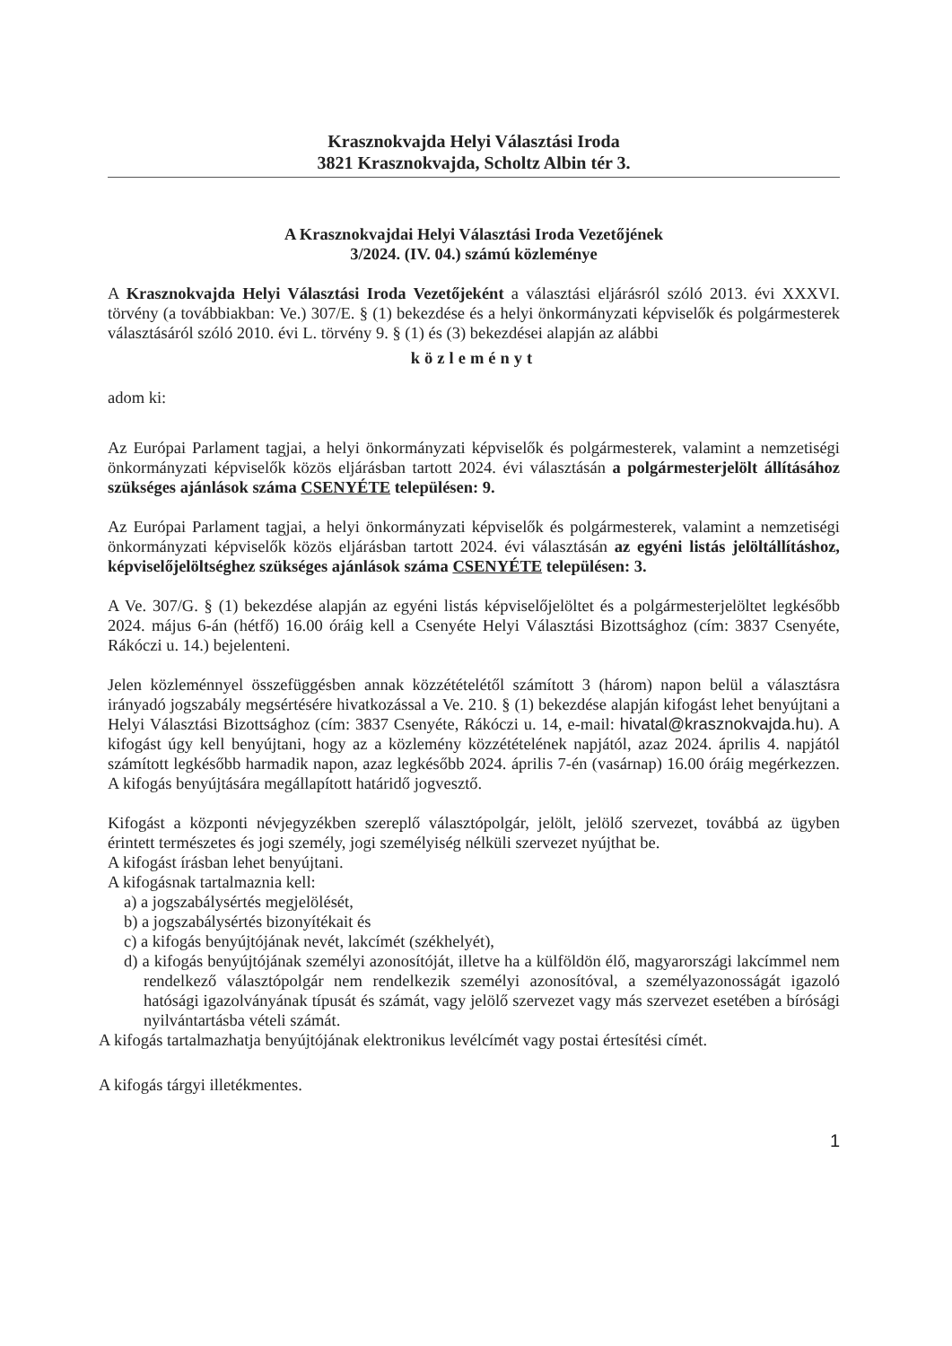Krasznokvajda Helyi Választási Iroda
3821 Krasznokvajda, Scholtz Albin tér 3.
A Krasznokvajdai Helyi Választási Iroda Vezetőjének
3/2024. (IV. 04.) számú közleménye
A Krasznokvajda Helyi Választási Iroda Vezetőjeként a választási eljárásról szóló 2013. évi XXXVI. törvény (a továbbiakban: Ve.) 307/E. § (1) bekezdése és a helyi önkormányzati képviselők és polgármesterek választásáról szóló 2010. évi L. törvény 9. § (1) és (3) bekezdései alapján az alábbi
közleményt
adom ki:
Az Európai Parlament tagjai, a helyi önkormányzati képviselők és polgármesterek, valamint a nemzetiségi önkormányzati képviselők közös eljárásban tartott 2024. évi választásán a polgármesterjelölt állításához szükséges ajánlások száma CSENYÉTE településen: 9.
Az Európai Parlament tagjai, a helyi önkormányzati képviselők és polgármesterek, valamint a nemzetiségi önkormányzati képviselők közös eljárásban tartott 2024. évi választásán az egyéni listás jelöltállításhoz, képviselőjelöltséghez szükséges ajánlások száma CSENYÉTE településen: 3.
A Ve. 307/G. § (1) bekezdése alapján az egyéni listás képviselőjelöltet és a polgármesterjelöltet legkésőbb 2024. május 6-án (hétfő) 16.00 óráig kell a Csenyéte Helyi Választási Bizottsághoz (cím: 3837 Csenyéte, Rákóczi u. 14.) bejelenteni.
Jelen közleménnyel összefüggésben annak közzétételétől számított 3 (három) napon belül a választásra irányadó jogszabály megsértésére hivatkozással a Ve. 210. § (1) bekezdése alapján kifogást lehet benyújtani a Helyi Választási Bizottsághoz (cím: 3837 Csenyéte, Rákóczi u. 14, e-mail: hivatal@krasznokvajda.hu). A kifogást úgy kell benyújtani, hogy az a közlemény közzétételének napjától, azaz 2024. április 4. napjától számított legkésőbb harmadik napon, azaz legkésőbb 2024. április 7-én (vasárnap) 16.00 óráig megérkezzen. A kifogás benyújtására megállapított határidő jogvesztő.
Kifogást a központi névjegyzékben szereplő választópolgár, jelölt, jelölő szervezet, továbbá az ügyben érintett természetes és jogi személy, jogi személyiség nélküli szervezet nyújthat be.
A kifogást írásban lehet benyújtani.
A kifogásnak tartalmaznia kell:
a) a jogszabálysértés megjelölését,
b) a jogszabálysértés bizonyítékait és
c) a kifogás benyújtójának nevét, lakcímét (székhelyét),
d) a kifogás benyújtójának személyi azonosítóját, illetve ha a külföldön élő, magyarországi lakcímmel nem rendelkező választópolgár nem rendelkezik személyi azonosítóval, a személyazonosságát igazoló hatósági igazolványának típusát és számát, vagy jelölő szervezet vagy más szervezet esetében a bírósági nyilvántartásba vételi számát.
A kifogás tartalmazhatja benyújtójának elektronikus levélcímét vagy postai értesítési címét.
A kifogás tárgyi illetékmentes.
1